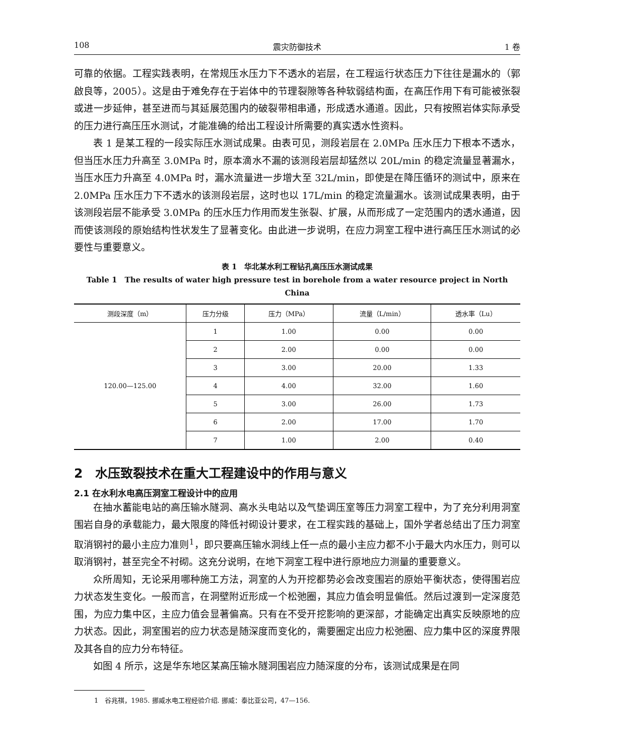108 震灾防御技术 1 卷
可靠的依据。工程实践表明，在常规压水压力下不透水的岩层，在工程运行状态压力下往往是漏水的（郭啟良等，2005）。这是由于难免存在于岩体中的节理裂隙等各种软弱结构面，在高压作用下有可能被张裂或进一步延伸，甚至进而与其延展范围内的破裂带相串通，形成透水通道。因此，只有按照岩体实际承受的压力进行高压压水测试，才能准确的给出工程设计所需要的真实透水性资料。
表 1 是某工程的一段实际压水测试成果。由表可见，测段岩层在 2.0MPa 压水压力下根本不透水，但当压水压力升高至 3.0MPa 时，原本滴水不漏的该测段岩层却猛然以 20L/min 的稳定流量显著漏水，当压水压力升高至 4.0MPa 时，漏水流量进一步增大至 32L/min，即使是在降压循环的测试中，原来在 2.0MPa 压水压力下不透水的该测段岩层，这时也以 17L/min 的稳定流量漏水。该测试成果表明，由于该测段岩层不能承受 3.0MPa 的压水压力作用而发生张裂、扩展，从而形成了一定范围内的透水通道，因而使该测段的原始结构性状发生了显著变化。由此进一步说明，在应力洞室工程中进行高压压水测试的必要性与重要意义。
表 1　华北某水利工程钻孔高压压水测试成果
Table 1　The results of water high pressure test in borehole from a water resource project in North China
| 测段深度（m） | 压力分级 | 压力（MPa） | 流量（L/min） | 透水率（Lu） |
| --- | --- | --- | --- | --- |
| 120.00—125.00 | 1 | 1.00 | 0.00 | 0.00 |
| | 2 | 2.00 | 0.00 | 0.00 |
| | 3 | 3.00 | 20.00 | 1.33 |
| | 4 | 4.00 | 32.00 | 1.60 |
| | 5 | 3.00 | 26.00 | 1.73 |
| | 6 | 2.00 | 17.00 | 1.70 |
| | 7 | 1.00 | 2.00 | 0.40 |
2　水压致裂技术在重大工程建设中的作用与意义
2.1 在水利水电高压洞室工程设计中的应用
在抽水蓄能电站的高压输水隧洞、高水头电站以及气垫调压室等压力洞室工程中，为了充分利用洞室围岩自身的承载能力，最大限度的降低衬砌设计要求，在工程实践的基础上，国外学者总结出了压力洞室取消钢衬的最小主应力准则<sup>1</sup>，即只要高压输水洞线上任一点的最小主应力都不小于最大内水压力，则可以取消钢衬，甚至完全不衬砌。这充分说明，在地下洞室工程中进行原地应力测量的重要意义。
众所周知，无论采用哪种施工方法，洞室的人为开挖都势必会改变围岩的原始平衡状态，使得围岩应力状态发生变化。一般而言，在洞壁附近形成一个松弛圈，其应力值会明显偏低。然后过渡到一定深度范围，为应力集中区，主应力值会显著偏高。只有在不受开挖影响的更深部，才能确定出真实反映原地的应力状态。因此，洞室围岩的应力状态是随深度而变化的，需要圈定出应力松弛圈、应力集中区的深度界限及其各自的应力分布特征。
如图 4 所示，这是华东地区某高压输水隧洞围岩应力随深度的分布，该测试成果是在同
1　谷兆祺，1985. 挪威水电工程经验介绍. 挪威：泰比亚公司，47—156.